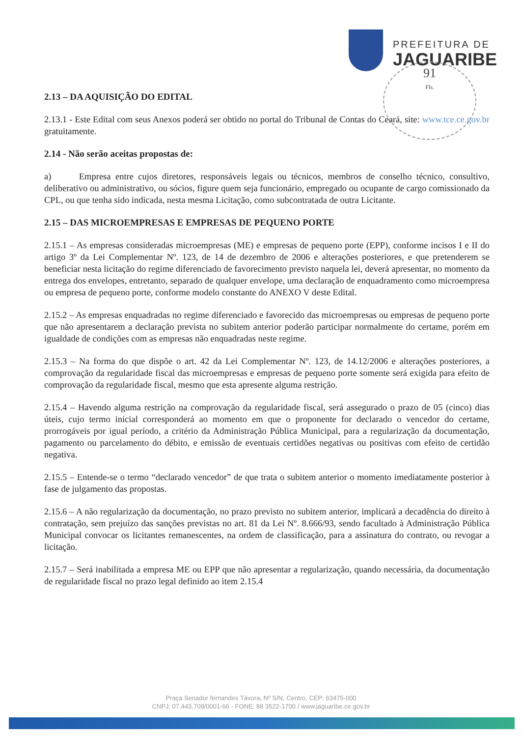PREFEITURA DE
JAGUARIBE
91
Fls.
2.13 – DA AQUISIÇÃO DO EDITAL
2.13.1 - Este Edital com seus Anexos poderá ser obtido no portal do Tribunal de Contas do Ceará, site: www.tce.ce.gov.br gratuitamente.
2.14 - Não serão aceitas propostas de:
a) Empresa entre cujos diretores, responsáveis legais ou técnicos, membros de conselho técnico, consultivo, deliberativo ou administrativo, ou sócios, figure quem seja funcionário, empregado ou ocupante de cargo comissionado da CPL, ou que tenha sido indicada, nesta mesma Licitação, como subcontratada de outra Licitante.
2.15 – DAS MICROEMPRESAS E EMPRESAS DE PEQUENO PORTE
2.15.1 – As empresas consideradas microempresas (ME) e empresas de pequeno porte (EPP), conforme incisos I e II do artigo 3º da Lei Complementar Nº. 123, de 14 de dezembro de 2006 e alterações posteriores, e que pretenderem se beneficiar nesta licitação do regime diferenciado de favorecimento previsto naquela lei, deverá apresentar, no momento da entrega dos envelopes, entretanto, separado de qualquer envelope, uma declaração de enquadramento como microempresa ou empresa de pequeno porte, conforme modelo constante do ANEXO V deste Edital.
2.15.2 – As empresas enquadradas no regime diferenciado e favorecido das microempresas ou empresas de pequeno porte que não apresentarem a declaração prevista no subitem anterior poderão participar normalmente do certame, porém em igualdade de condições com as empresas não enquadradas neste regime.
2.15.3 – Na forma do que dispõe o art. 42 da Lei Complementar Nº. 123, de 14.12/2006 e alterações posteriores, a comprovação da regularidade fiscal das microempresas e empresas de pequeno porte somente será exigida para efeito de comprovação da regularidade fiscal, mesmo que esta apresente alguma restrição.
2.15.4 – Havendo alguma restrição na comprovação da regularidade fiscal, será assegurado o prazo de 05 (cinco) dias úteis, cujo termo inicial corresponderá ao momento em que o proponente for declarado o vencedor do certame, prorrogáveis por igual período, a critério da Administração Pública Municipal, para a regularização da documentação, pagamento ou parcelamento do débito, e emissão de eventuais certidões negativas ou positivas com efeito de certidão negativa.
2.15.5 – Entende-se o termo “declarado vencedor” de que trata o subitem anterior o momento imediatamente posterior à fase de julgamento das propostas.
2.15.6 – A não regularização da documentação, no prazo previsto no subitem anterior, implicará a decadência do direito à contratação, sem prejuízo das sanções previstas no art. 81 da Lei Nº. 8.666/93, sendo facultado à Administração Pública Municipal convocar os licitantes remanescentes, na ordem de classificação, para a assinatura do contrato, ou revogar a licitação.
2.15.7 – Será inabilitada a empresa ME ou EPP que não apresentar a regularização, quando necessária, da documentação de regularidade fiscal no prazo legal definido ao item 2.15.4
Praça Senador fernandes Távora, Nº S/N, Centro, CEP: 63475-000
CNPJ: 07.443.708/0001-66 - FONE: 88 3522-1700 / www.jaguaribe.ce.gov.br